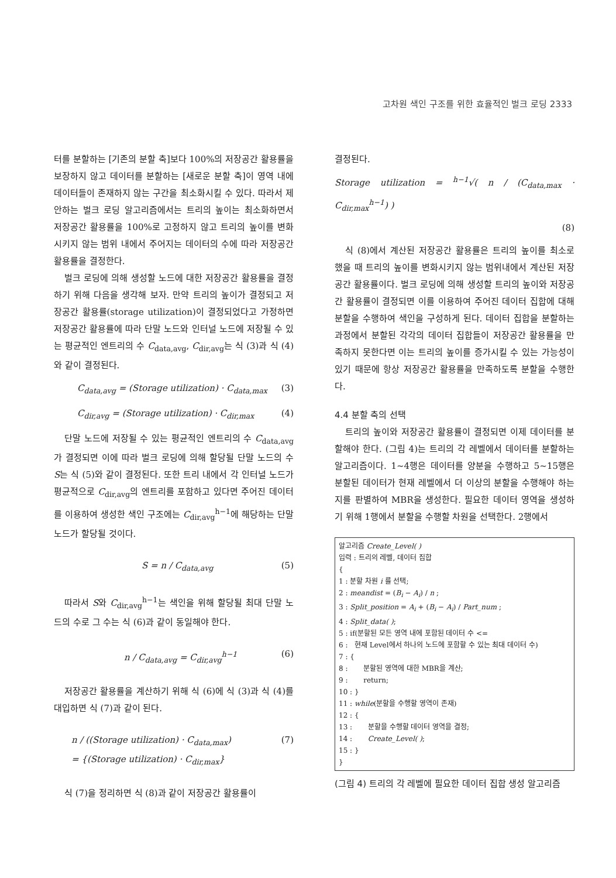고차원 색인 구조를 위한 효율적인 벌크 로딩 2333
터를 분할하는 [기존의 분할 축]보다 100%의 저장공간 활용률을 보장하지 않고 데이터를 분할하는 [새로운 분할 축]이 영역 내에 데이터들이 존재하지 않는 구간을 최소화시킬 수 있다. 따라서 제안하는 벌크 로딩 알고리즘에서는 트리의 높이는 최소화하면서 저장공간 활용률을 100%로 고정하지 않고 트리의 높이를 변화시키지 않는 범위 내에서 주어지는 데이터의 수에 따라 저장공간 활용률을 결정한다.
벌크 로딩에 의해 생성할 노드에 대한 저장공간 활용률을 결정하기 위해 다음을 생각해 보자. 만약 트리의 높이가 결정되고 저장공간 활용률(storage utilization)이 결정되었다고 가정하면 저장공간 활용률에 따라 단말 노드와 인터널 노드에 저장될 수 있는 평균적인 엔트리의 수 C<sub>data,avg</sub>, C<sub>dir,avg</sub>는 식 (3)과 식 (4)와 같이 결정된다.
C<sub>data,avg</sub> = (Storage utilization) · C<sub>data,max</sub> (3)
C<sub>dir,avg</sub> = (Storage utilization) · C<sub>dir,max</sub> (4)
단말 노드에 저장될 수 있는 평균적인 엔트리의 수 C<sub>data,avg</sub>가 결정되면 이에 따라 벌크 로딩에 의해 할당될 단말 노드의 수 S는 식 (5)와 같이 결정된다. 또한 트리 내에서 각 인터널 노드가 평균적으로 C<sub>dir,avg</sub>의 엔트리를 포함하고 있다면 주어진 데이터를 이용하여 생성한 색인 구조에는 C<sub>dir,avg</sub><sup>h−1</sup>에 해당하는 단말 노드가 할당될 것이다.
S = n / C<sub>data,avg</sub> (5)
따라서 S와 C<sub>dir,avg</sub><sup>h−1</sup>는 색인을 위해 할당될 최대 단말 노드의 수로 그 수는 식 (6)과 같이 동일해야 한다.
n / C<sub>data,avg</sub> = C<sub>dir,avg</sub><sup>h−1</sup> (6)
저장공간 활용률을 계산하기 위해 식 (6)에 식 (3)과 식 (4)를 대입하면 식 (7)과 같이 된다.
n / ((Storage utilization) · C<sub>data,max</sub>)
= {(Storage utilization) · C<sub>dir,max</sub>} (7)
식 (7)을 정리하면 식 (8)과 같이 저장공간 활용률이
결정된다.
Storage utilization = <sup>h−1</sup>√( n / (C<sub>data,max</sub> · C<sub>dir,max</sub><sup>h−1</sup>) )
(8)
식 (8)에서 계산된 저장공간 활용률은 트리의 높이를 최소로 했을 때 트리의 높이를 변화시키지 않는 범위내에서 계산된 저장공간 활용률이다. 벌크 로딩에 의해 생성할 트리의 높이와 저장공간 활용률이 결정되면 이를 이용하여 주어진 데이터 집합에 대해 분할을 수행하여 색인을 구성하게 된다. 데이터 집합을 분할하는 과정에서 분할된 각각의 데이터 집합들이 저장공간 활용률을 만족하지 못한다면 이는 트리의 높이를 증가시킬 수 있는 가능성이 있기 때문에 항상 저장공간 활용률을 만족하도록 분할을 수행한다.
4.4 분할 축의 선택
트리의 높이와 저장공간 활용률이 결정되면 이제 데이터를 분할해야 한다. (그림 4)는 트리의 각 레벨에서 데이터를 분할하는 알고리즘이다. 1~4행은 데이터를 양분을 수행하고 5~15행은 분할된 데이터가 현재 레벨에서 더 이상의 분할을 수행해야 하는지를 판별하여 MBR을 생성한다. 필요한 데이터 영역을 생성하기 위해 1행에서 분할을 수행할 차원을 선택한다. 2행에서
알고리즘 Create_Level( )
입력 : 트리의 레벨, 데이터 집합
{
1 : 분할 차원 i 를 선택;
2 : meandist = (B<sub>i</sub> − A<sub>i</sub>) / n ;
3 : Split_position = A<sub>i</sub> + (B<sub>i</sub> − A<sub>i</sub>) / Part_num ;
4 : Split_data( );
5 : if(분할된 모든 영역 내에 포함된 데이터 수 <=
6 : 현재 Level에서 하나의 노드에 포함할 수 있는 최대 데이터 수)
7 : {
8 : 분할된 영역에 대한 MBR을 계산;
9 : return;
10 : }
11 : while(분할을 수행할 영역이 존재)
12 : {
13 : 분할을 수행할 데이터 영역을 결정;
14 : Create_Level( );
15 : }
}
(그림 4) 트리의 각 레벨에 필요한 데이터 집합 생성 알고리즘